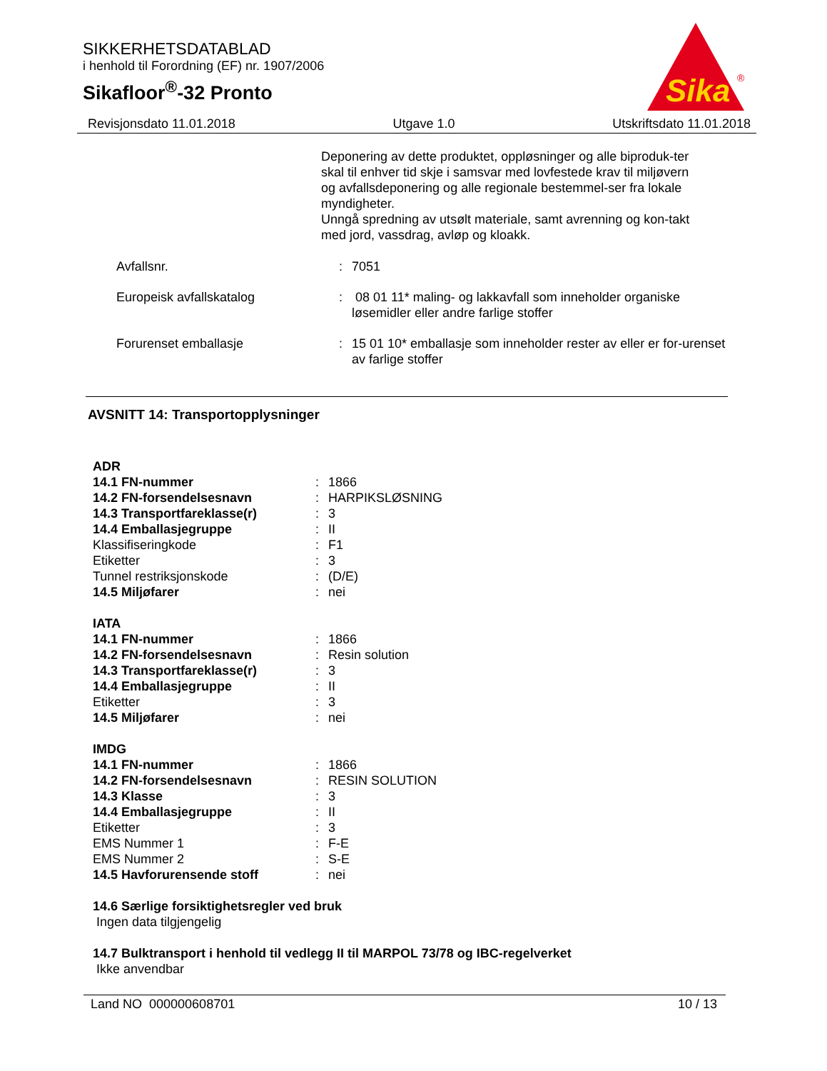SIKKERHETSDATABLAD
i henhold til Forordning (EF) nr. 1907/2006
Sikafloor<sup>®</sup>-32 Pronto
Sika
®
Revisjonsdato 11.01.2018 Utgave 1.0 Utskriftsdato 11.01.2018
Deponering av dette produktet, oppløsninger og alle biproduk-ter skal til enhver tid skje i samsvar med lovfestede krav til miljøvern og avfallsdeponering og alle regionale bestemmel-ser fra lokale myndigheter.
Unngå spredning av utsølt materiale, samt avrenning og kon-takt med jord, vassdrag, avløp og kloakk.
| Avfallsnr. | : | 7051 |
| Europeisk avfallskatalog | : | 08 01 11* maling- og lakkavfall som inneholder organiske løsemidler eller andre farlige stoffer |
| Forurenset emballasje | : | 15 01 10* emballasje som inneholder rester av eller er for-urenset av farlige stoffer |
AVSNITT 14: Transportopplysninger
| ADR | | |
| 14.1 FN-nummer | : | 1866 |
| 14.2 FN-forsendelsesnavn | : | HARPIKSLØSNING |
| 14.3 Transportfareklasse(r) | : | 3 |
| 14.4 Emballasjegruppe | : | II |
| Klassifiseringkode | : | F1 |
| Etiketter | : | 3 |
| Tunnel restriksjonskode | : | (D/E) |
| 14.5 Miljøfarer | : | nei |
| IATA | | |
| 14.1 FN-nummer | : | 1866 |
| 14.2 FN-forsendelsesnavn | : | Resin solution |
| 14.3 Transportfareklasse(r) | : | 3 |
| 14.4 Emballasjegruppe | : | II |
| Etiketter | : | 3 |
| 14.5 Miljøfarer | : | nei |
| IMDG | | |
| 14.1 FN-nummer | : | 1866 |
| 14.2 FN-forsendelsesnavn | : | RESIN SOLUTION |
| 14.3 Klasse | : | 3 |
| 14.4 Emballasjegruppe | : | II |
| Etiketter | : | 3 |
| EMS Nummer 1 | : | F-E |
| EMS Nummer 2 | : | S-E |
| 14.5 Havforurensende stoff | : | nei |
14.6 Særlige forsiktighetsregler ved bruk
Ingen data tilgjengelig
14.7 Bulktransport i henhold til vedlegg II til MARPOL 73/78 og IBC-regelverket
Ikke anvendbar
Land NO 000000608701 10 / 13